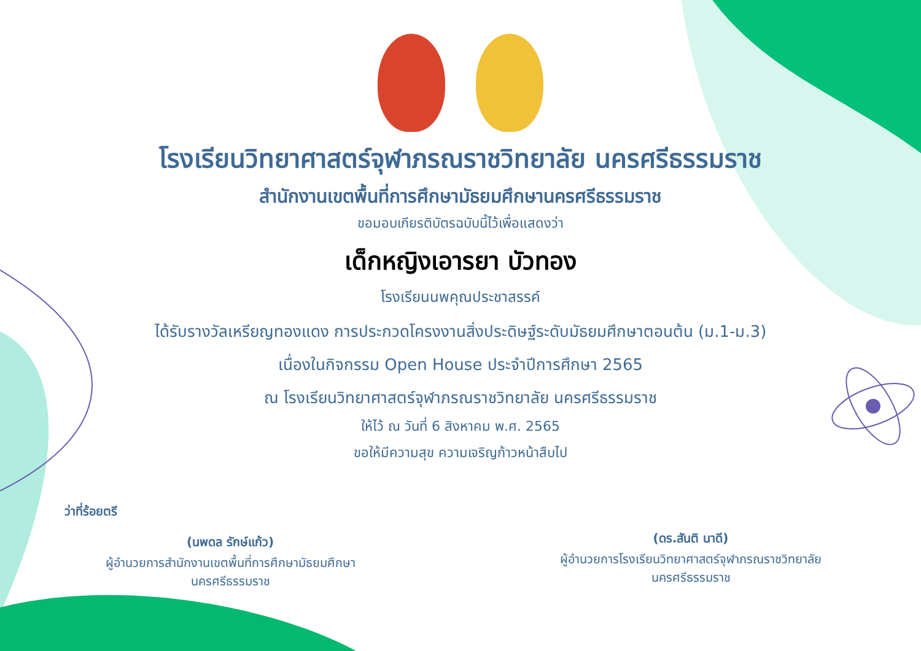โรงเรียนวิทยาศาสตร์จุฬาภรณราชวิทยาลัย นครศรีธรรมราช
สำนักงานเขตพื้นที่การศึกษามัธยมศึกษานครศรีธรรมราช
ขอมอบเกียรติบัตรฉบับนี้ไว้เพื่อแสดงว่า
เด็กหญิงเอารยา บัวทอง
โรงเรียนนพคุณประชาสรรค์
ได้รับรางวัลเหรียญทองแดง การประกวดโครงงานสิ่งประดิษฐ์ระดับมัธยมศึกษาตอนต้น (ม.1-ม.3)
เนื่องในกิจกรรม Open House ประจำปีการศึกษา 2565
ณ โรงเรียนวิทยาศาสตร์จุฬาภรณราชวิทยาลัย นครศรีธรรมราช
ให้ไว้ ณ วันที่ 6 สิงหาคม พ.ศ. 2565
ขอให้มีความสุข ความเจริญก้าวหน้าสืบไป
ว่าที่ร้อยตรี
(นพดล รักษ์แก้ว)
ผู้อำนวยการสำนักงานเขตพื้นที่การศึกษามัธยมศึกษา
นครศรีธรรมราช
(ดร.สันติ นาดี)
ผู้อำนวยการโรงเรียนวิทยาศาสตร์จุฬาภรณราชวิทยาลัย
นครศรีธรรมราช